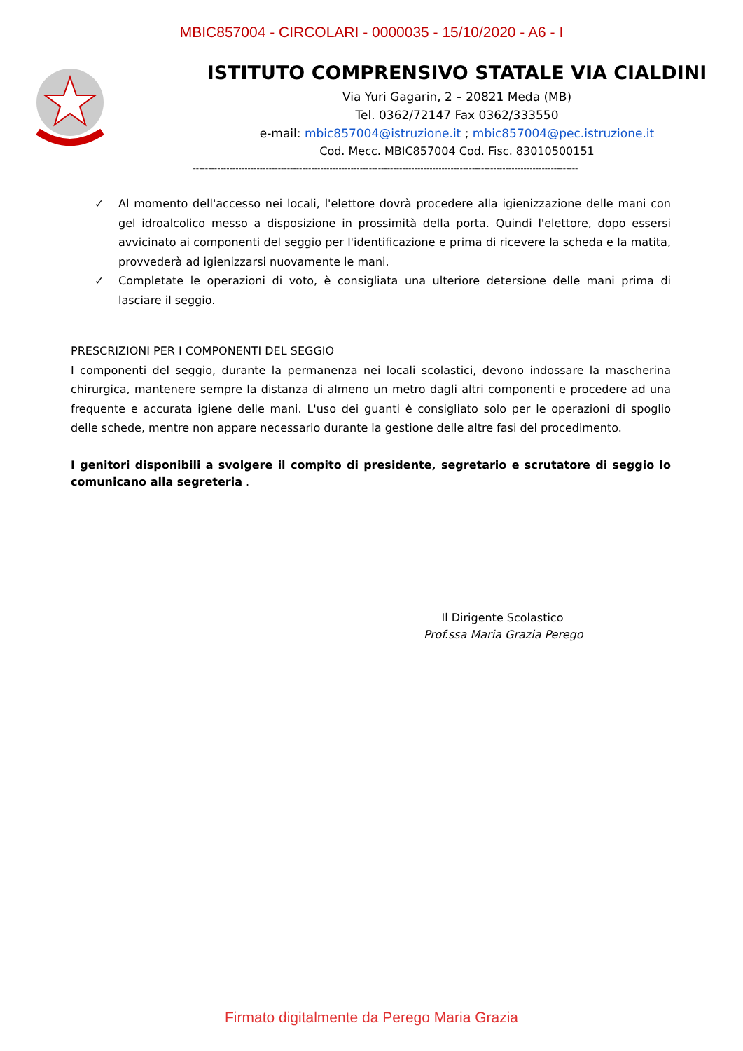MBIC857004 - CIRCOLARI - 0000035 - 15/10/2020 - A6 - I
ISTITUTO COMPRENSIVO STATALE VIA CIALDINI
Via Yuri Gagarin, 2 – 20821 Meda (MB)
Tel. 0362/72147 Fax 0362/333550
e-mail: mbic857004@istruzione.it ; mbic857004@pec.istruzione.it
Cod. Mecc. MBIC857004 Cod. Fisc. 83010500151
-------------------------------------------------------------------------------------------------------------------------------
✓ Al momento dell'accesso nei locali, l'elettore dovrà procedere alla igienizzazione delle mani con gel idroalcolico messo a disposizione in prossimità della porta. Quindi l'elettore, dopo essersi avvicinato ai componenti del seggio per l'identificazione e prima di ricevere la scheda e la matita, provvederà ad igienizzarsi nuovamente le mani.
✓ Completate le operazioni di voto, è consigliata una ulteriore detersione delle mani prima di lasciare il seggio.
PRESCRIZIONI PER I COMPONENTI DEL SEGGIO
I componenti del seggio, durante la permanenza nei locali scolastici, devono indossare la mascherina chirurgica, mantenere sempre la distanza di almeno un metro dagli altri componenti e procedere ad una frequente e accurata igiene delle mani. L'uso dei guanti è consigliato solo per le operazioni di spoglio delle schede, mentre non appare necessario durante la gestione delle altre fasi del procedimento.
I genitori disponibili a svolgere il compito di presidente, segretario e scrutatore di seggio lo comunicano alla segreteria .
Il Dirigente Scolastico
Prof.ssa Maria Grazia Perego
Firmato digitalmente da Perego Maria Grazia